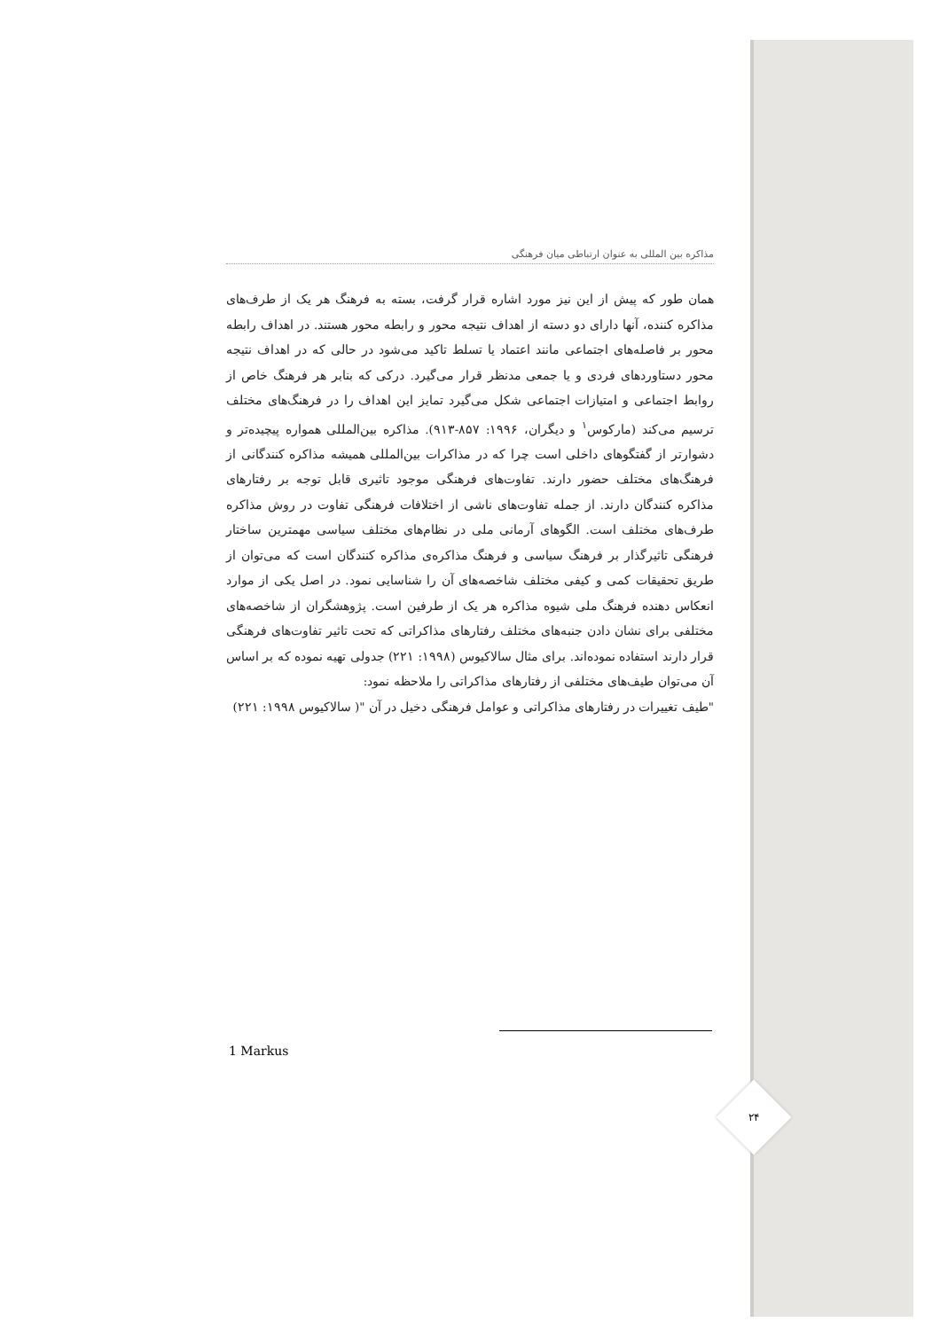مذاکره بین المللی به عنوان ارتباطی میان فرهنگی
همان طور که پیش از این نیز مورد اشاره قرار گرفت، بسته به فرهنگ هر یک از طرف‌های مذاکره کننده، آنها دارای دو دسته از اهداف نتیجه محور و رابطه محور هستند. در اهداف رابطه محور بر فاصله‌های اجتماعی مانند اعتماد یا تسلط تاکید می‌شود در حالی که در اهداف نتیجه محور دستاوردهای فردی و یا جمعی مدنظر قرار می‌گیرد. درکی که بنابر هر فرهنگ خاص از روابط اجتماعی و امتیازات اجتماعی شکل می‌گیرد تمایز این اهداف را در فرهنگ‌های مختلف ترسیم می‌کند (مارکوس<sup>۱</sup> و دیگران، ۱۹۹۶: ۸۵۷-۹۱۳). مذاکره بین‌المللی همواره پیچیده‌تر و دشوارتر از گفتگوهای داخلی است چرا که در مذاکرات بین‌المللی همیشه مذاکره کنندگانی از فرهنگ‌های مختلف حضور دارند. تفاوت‌های فرهنگی موجود تاثیری قابل توجه بر رفتارهای مذاکره کنندگان دارند. از جمله تفاوت‌های ناشی از اختلافات فرهنگی تفاوت در روش مذاکره طرف‌های مختلف است. الگوهای آرمانی ملی در نظام‌های مختلف سیاسی مهمترین ساختار فرهنگی تاثیرگذار بر فرهنگ سیاسی و فرهنگ مذاکره‌ی مذاکره کنندگان است که می‌توان از طریق تحقیقات کمی و کیفی مختلف شاخصه‌های آن را شناسایی نمود. در اصل یکی از موارد انعکاس دهنده فرهنگ ملی شیوه مذاکره هر یک از طرفین است. پژوهشگران از شاخصه‌های مختلفی برای نشان دادن جنبه‌های مختلف رفتارهای مذاکراتی که تحت تاثیر تفاوت‌های فرهنگی قرار دارند استفاده نموده‌اند. برای مثال سالاکیوس (۱۹۹۸: ۲۲۱) جدولی تهیه نموده که بر اساس آن می‌توان طیف‌های مختلفی از رفتارهای مذاکراتی را ملاحظه نمود:
"طیف تغییرات در رفتارهای مذاکراتی و عوامل فرهنگی دخیل در آن "( سالاکیوس ۱۹۹۸: ۲۲۱)
1 Markus
۲۴